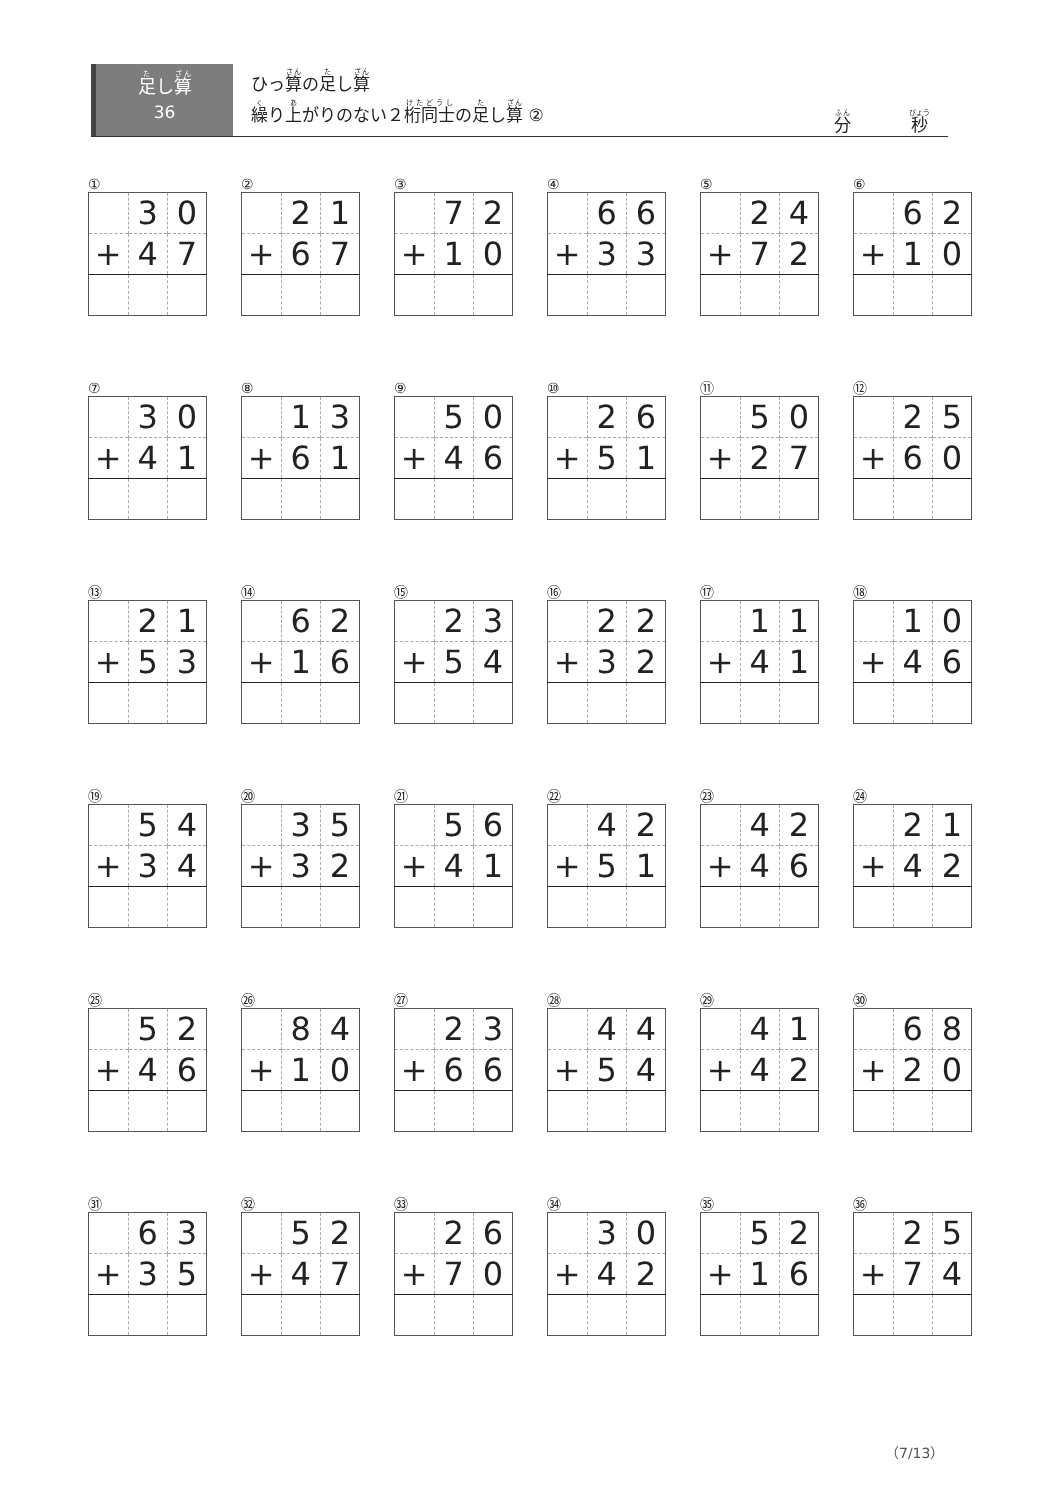足し算
36
ひっ算の足し算
繰り上がりのない２桁同士の足し算 ②
分 秒
①
| | 3 | 0 |
| + | 4 | 7 |
②
| | 2 | 1 |
| + | 6 | 7 |
③
| | 7 | 2 |
| + | 1 | 0 |
④
| | 6 | 6 |
| + | 3 | 3 |
⑤
| | 2 | 4 |
| + | 7 | 2 |
⑥
| | 6 | 2 |
| + | 1 | 0 |
⑦
| | 3 | 0 |
| + | 4 | 1 |
⑧
| | 1 | 3 |
| + | 6 | 1 |
⑨
| | 5 | 0 |
| + | 4 | 6 |
⑩
| | 2 | 6 |
| + | 5 | 1 |
⑪
| | 5 | 0 |
| + | 2 | 7 |
⑫
| | 2 | 5 |
| + | 6 | 0 |
⑬
| | 2 | 1 |
| + | 5 | 3 |
⑭
| | 6 | 2 |
| + | 1 | 6 |
⑮
| | 2 | 3 |
| + | 5 | 4 |
⑯
| | 2 | 2 |
| + | 3 | 2 |
⑰
| | 1 | 1 |
| + | 4 | 1 |
⑱
| | 1 | 0 |
| + | 4 | 6 |
⑲
| | 5 | 4 |
| + | 3 | 4 |
⑳
| | 3 | 5 |
| + | 3 | 2 |
㉑
| | 5 | 6 |
| + | 4 | 1 |
㉒
| | 4 | 2 |
| + | 5 | 1 |
㉓
| | 4 | 2 |
| + | 4 | 6 |
㉔
| | 2 | 1 |
| + | 4 | 2 |
㉕
| | 5 | 2 |
| + | 4 | 6 |
㉖
| | 8 | 4 |
| + | 1 | 0 |
㉗
| | 2 | 3 |
| + | 6 | 6 |
㉘
| | 4 | 4 |
| + | 5 | 4 |
㉙
| | 4 | 1 |
| + | 4 | 2 |
㉚
| | 6 | 8 |
| + | 2 | 0 |
㉛
| | 6 | 3 |
| + | 3 | 5 |
㉜
| | 5 | 2 |
| + | 4 | 7 |
㉝
| | 2 | 6 |
| + | 7 | 0 |
㉞
| | 3 | 0 |
| + | 4 | 2 |
㉟
| | 5 | 2 |
| + | 1 | 6 |
㊱
| | 2 | 5 |
| + | 7 | 4 |
（7/13）